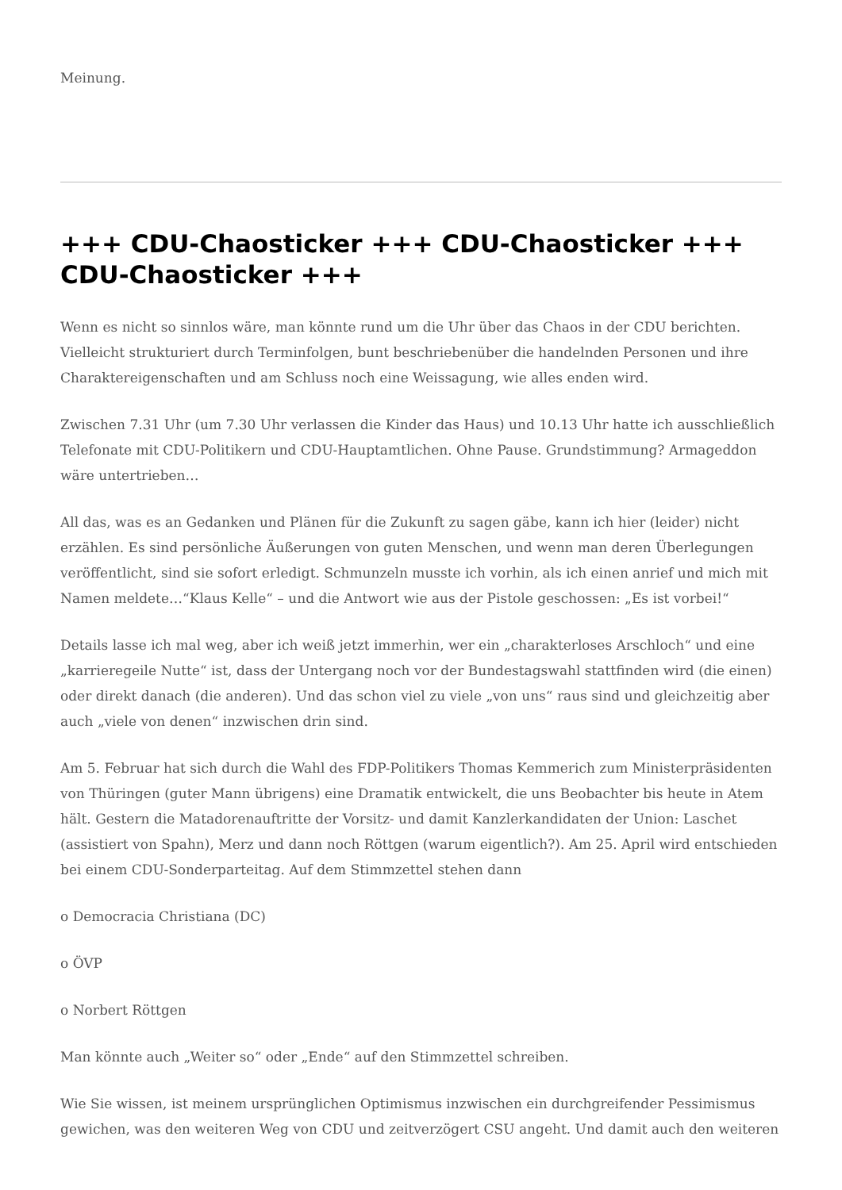Meinung.
+++ CDU-Chaosticker +++ CDU-Chaosticker +++ CDU-Chaosticker +++
Wenn es nicht so sinnlos wäre, man könnte rund um die Uhr über das Chaos in der CDU berichten. Vielleicht strukturiert durch Terminfolgen, bunt beschriebenüber die handelnden Personen und ihre Charaktereigenschaften und am Schluss noch eine Weissagung, wie alles enden wird.
Zwischen 7.31 Uhr (um 7.30 Uhr verlassen die Kinder das Haus) und 10.13 Uhr hatte ich ausschließlich Telefonate mit CDU-Politikern und CDU-Hauptamtlichen. Ohne Pause. Grundstimmung? Armageddon wäre untertrieben…
All das, was es an Gedanken und Plänen für die Zukunft zu sagen gäbe, kann ich hier (leider) nicht erzählen. Es sind persönliche Äußerungen von guten Menschen, und wenn man deren Überlegungen veröffentlicht, sind sie sofort erledigt. Schmunzeln musste ich vorhin, als ich einen anrief und mich mit Namen meldete…“Klaus Kelle“ – und die Antwort wie aus der Pistole geschossen: „Es ist vorbei!“
Details lasse ich mal weg, aber ich weiß jetzt immerhin, wer ein „charakterloses Arschloch“ und eine „karrieregeile Nutte“ ist, dass der Untergang noch vor der Bundestagswahl stattfinden wird (die einen) oder direkt danach (die anderen). Und das schon viel zu viele „von uns“ raus sind und gleichzeitig aber auch „viele von denen“ inzwischen drin sind.
Am 5. Februar hat sich durch die Wahl des FDP-Politikers Thomas Kemmerich zum Ministerpräsidenten von Thüringen (guter Mann übrigens) eine Dramatik entwickelt, die uns Beobachter bis heute in Atem hält. Gestern die Matadorenauftritte der Vorsitz- und damit Kanzlerkandidaten der Union: Laschet (assistiert von Spahn), Merz und dann noch Röttgen (warum eigentlich?). Am 25. April wird entschieden bei einem CDU-Sonderparteitag. Auf dem Stimmzettel stehen dann
o Democracia Christiana (DC)
o ÖVP
o Norbert Röttgen
Man könnte auch „Weiter so“ oder „Ende“ auf den Stimmzettel schreiben.
Wie Sie wissen, ist meinem ursprünglichen Optimismus inzwischen ein durchgreifender Pessimismus gewichen, was den weiteren Weg von CDU und zeitverzögert CSU angeht. Und damit auch den weiteren